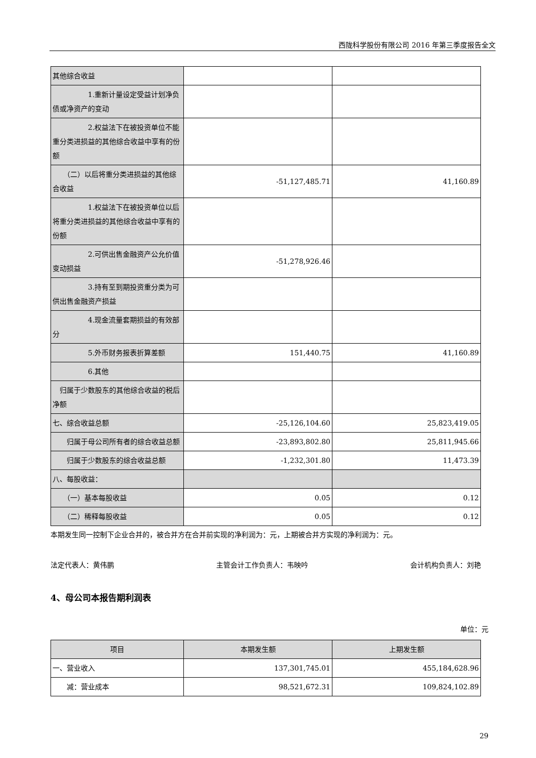西陇科学股份有限公司 2016 年第三季度报告全文
| 其他综合收益 | | |
| 1.重新计量设定受益计划净负债或净资产的变动 | | |
| 2.权益法下在被投资单位不能重分类进损益的其他综合收益中享有的份额 | | |
| （二）以后将重分类进损益的其他综合收益 | -51,127,485.71 | 41,160.89 |
| 1.权益法下在被投资单位以后将重分类进损益的其他综合收益中享有的份额 | | |
| 2.可供出售金融资产公允价值变动损益 | -51,278,926.46 | |
| 3.持有至到期投资重分类为可供出售金融资产损益 | | |
| 4.现金流量套期损益的有效部分 | | |
| 5.外币财务报表折算差额 | 151,440.75 | 41,160.89 |
| 6.其他 | | |
| 归属于少数股东的其他综合收益的税后净额 | | |
| 七、综合收益总额 | -25,126,104.60 | 25,823,419.05 |
| 归属于母公司所有者的综合收益总额 | -23,893,802.80 | 25,811,945.66 |
| 归属于少数股东的综合收益总额 | -1,232,301.80 | 11,473.39 |
| 八、每股收益： | | |
| （一）基本每股收益 | 0.05 | 0.12 |
| （二）稀释每股收益 | 0.05 | 0.12 |
本期发生同一控制下企业合并的，被合并方在合并前实现的净利润为：元，上期被合并方实现的净利润为：元。
法定代表人：黄伟鹏 主管会计工作负责人：韦映吟 会计机构负责人：刘艳
4、母公司本报告期利润表
单位：元
| 项目 | 本期发生额 | 上期发生额 |
| --- | --- | --- |
| 一、营业收入 | 137,301,745.01 | 455,184,628.96 |
| 减：营业成本 | 98,521,672.31 | 109,824,102.89 |
29